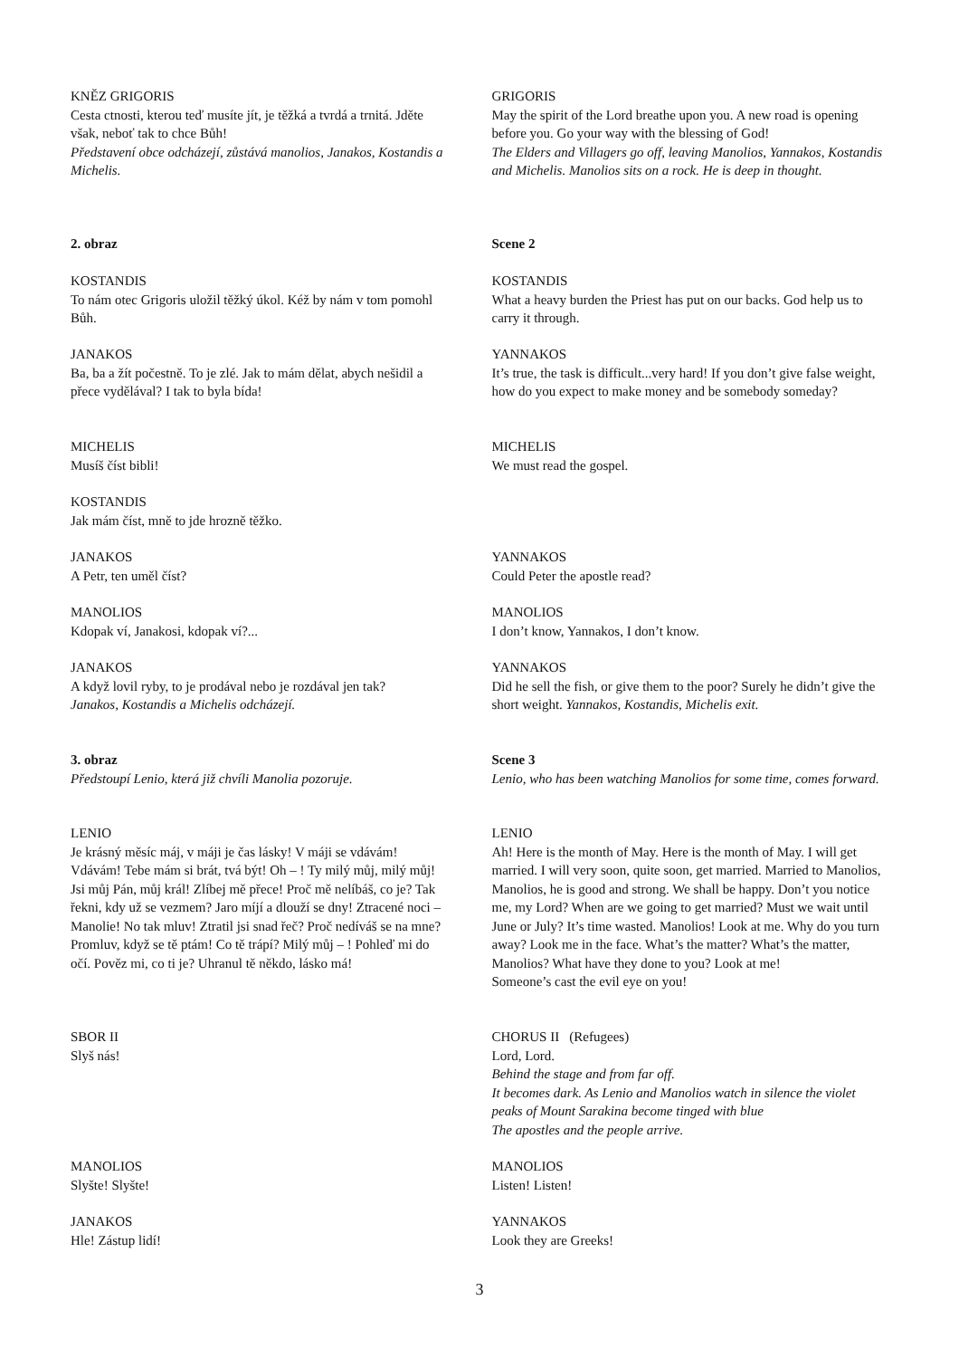KNĚZ GRIGORIS
Cesta ctnosti, kterou teď musíte jít, je těžká a tvrdá a trnitá. Jděte však, neboť tak to chce Bůh!
Představení obce odcházejí, zůstává manolios, Janakos, Kostandis a Michelis.
GRIGORIS
May the spirit of the Lord breathe upon you. A new road is opening before you. Go your way with the blessing of God!
The Elders and Villagers go off, leaving Manolios, Yannakos, Kostandis and Michelis. Manolios sits on a rock. He is deep in thought.
2. obraz Scene 2
KOSTANDIS
To nám otec Grigoris uložil těžký úkol. Kéž by nám v tom pomohl Bůh.
KOSTANDIS
What a heavy burden the Priest has put on our backs. God help us to carry it through.
JANAKOS
Ba, ba a žít počestně. To je zlé. Jak to mám dělat, abych nešidil a přece vydělával? I tak to byla bída!
YANNAKOS
It’s true, the task is difficult...very hard! If you don’t give false weight, how do you expect to make money and be somebody someday?
MICHELIS
Musíš číst bibli!
MICHELIS
We must read the gospel.
KOSTANDIS
Jak mám číst, mně to jde hrozně těžko.
JANAKOS
A Petr, ten uměl číst?
YANNAKOS
Could Peter the apostle read?
MANOLIOS
Kdopak ví, Janakosi, kdopak ví?...
MANOLIOS
I don’t know, Yannakos, I don’t know.
JANAKOS
A když lovil ryby, to je prodával nebo je rozdával jen tak?
Janakos, Kostandis a Michelis odcházejí.
YANNAKOS
Did he sell the fish, or give them to the poor? Surely he didn’t give the short weight. Yannakos, Kostandis, Michelis exit.
3. obraz
Předstoupí Lenio, která již chvíli Manolia pozoruje.
Scene 3
Lenio, who has been watching Manolios for some time, comes forward.
LENIO
Je krásný měsíc máj, v máji je čas lásky! V máji se vdávám! Vdávám! Tebe mám si brát, tvá být! Oh – ! Ty milý můj, milý můj! Jsi můj Pán, můj král! Zlíbej mě přece! Proč mě nelíbáš, co je? Tak řekni, kdy už se vezmem? Jaro míjí a dlouží se dny! Ztracené noci – Manolie! No tak mluv! Ztratil jsi snad řeč? Proč nedíváš se na mne? Promluv, když se tě ptám! Co tě trápí? Milý můj – ! Pohleď mi do očí. Pověz mi, co ti je? Uhranul tě někdo, lásko má!
LENIO
Ah! Here is the month of May. Here is the month of May. I will get married. I will very soon, quite soon, get married. Married to Manolios, Manolios, he is good and strong. We shall be happy. Don’t you notice me, my Lord? When are we going to get married? Must we wait until June or July? It’s time wasted. Manolios! Look at me. Why do you turn away? Look me in the face. What’s the matter? What’s the matter, Manolios? What have they done to you? Look at me!
Someone’s cast the evil eye on you!
SBOR II
Slyš nás!
CHORUS II (Refugees)
Lord, Lord.
Behind the stage and from far off.
It becomes dark. As Lenio and Manolios watch in silence the violet peaks of Mount Sarakina become tinged with blue
The apostles and the people arrive.
MANOLIOS
Slyšte! Slyšte!
MANOLIOS
Listen! Listen!
JANAKOS
Hle! Zástup lidí!
YANNAKOS
Look they are Greeks!
3